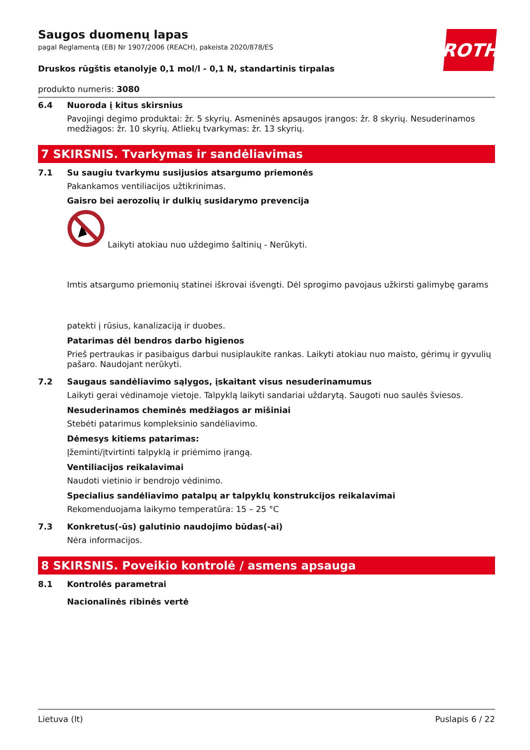ROTH
Saugos duomenų lapas
pagal Reglamentą (EB) Nr 1907/2006 (REACH), pakeista 2020/878/ES
Druskos rūgštis etanolyje 0,1 mol/l - 0,1 N, standartinis tirpalas
produkto numeris: 3080
6.4 Nuoroda į kitus skirsnius
Pavojingi degimo produktai: žr. 5 skyrių. Asmeninės apsaugos įrangos: žr. 8 skyrių. Nesuderinamos medžiagos: žr. 10 skyrių. Atliekų tvarkymas: žr. 13 skyrių.
7 SKIRSNIS. Tvarkymas ir sandėliavimas
7.1 Su saugiu tvarkymu susijusios atsargumo priemonės
Pakankamos ventiliacijos užtikrinimas.
Gaisro bei aerozolių ir dulkių susidarymo prevencija
Laikyti atokiau nuo uždegimo šaltinių - Nerūkyti.
Imtis atsargumo priemonių statinei iškrovai išvengti. Dėl sprogimo pavojaus užkirsti galimybę garams
patekti į rūsius, kanalizaciją ir duobes.
Patarimas dėl bendros darbo higienos
Prieš pertraukas ir pasibaigus darbui nusiplaukite rankas. Laikyti atokiau nuo maisto, gėrimų ir gyvulių pašaro. Naudojant nerūkyti.
7.2 Saugaus sandėliavimo sąlygos, įskaitant visus nesuderinamumus
Laikyti gerai vėdinamoje vietoje. Talpyklą laikyti sandariai uždarytą. Saugoti nuo saulės šviesos.
Nesuderinamos cheminės medžiagos ar mišiniai
Stebėti patarimus kompleksinio sandėliavimo.
Dėmesys kitiems patarimas:
Įžeminti/įtvirtinti talpyklą ir priėmimo įrangą.
Ventiliacijos reikalavimai
Naudoti vietinio ir bendrojo vėdinimo.
Specialius sandėliavimo patalpų ar talpyklų konstrukcijos reikalavimai
Rekomenduojama laikymo temperatūra: 15 – 25 °C
7.3 Konkretus(-ūs) galutinio naudojimo būdas(-ai)
Nėra informacijos.
8 SKIRSNIS. Poveikio kontrolė / asmens apsauga
8.1 Kontrolės parametrai
Nacionalinės ribinės vertė
Lietuva (lt) Puslapis 6 / 22